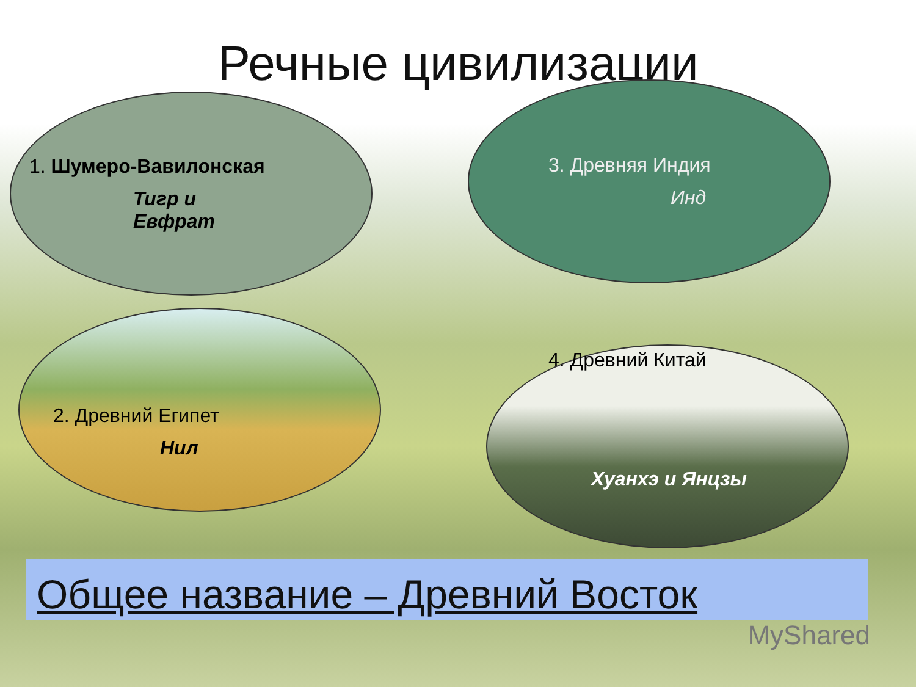Речные цивилизации
1. Шумеро-Вавилонская
Тигр и
Евфрат
3. Древняя Индия
Инд
2. Древний Египет
Нил
4. Древний Китай
Хуанхэ и Янцзы
Общее название – Древний Восток
MyShared